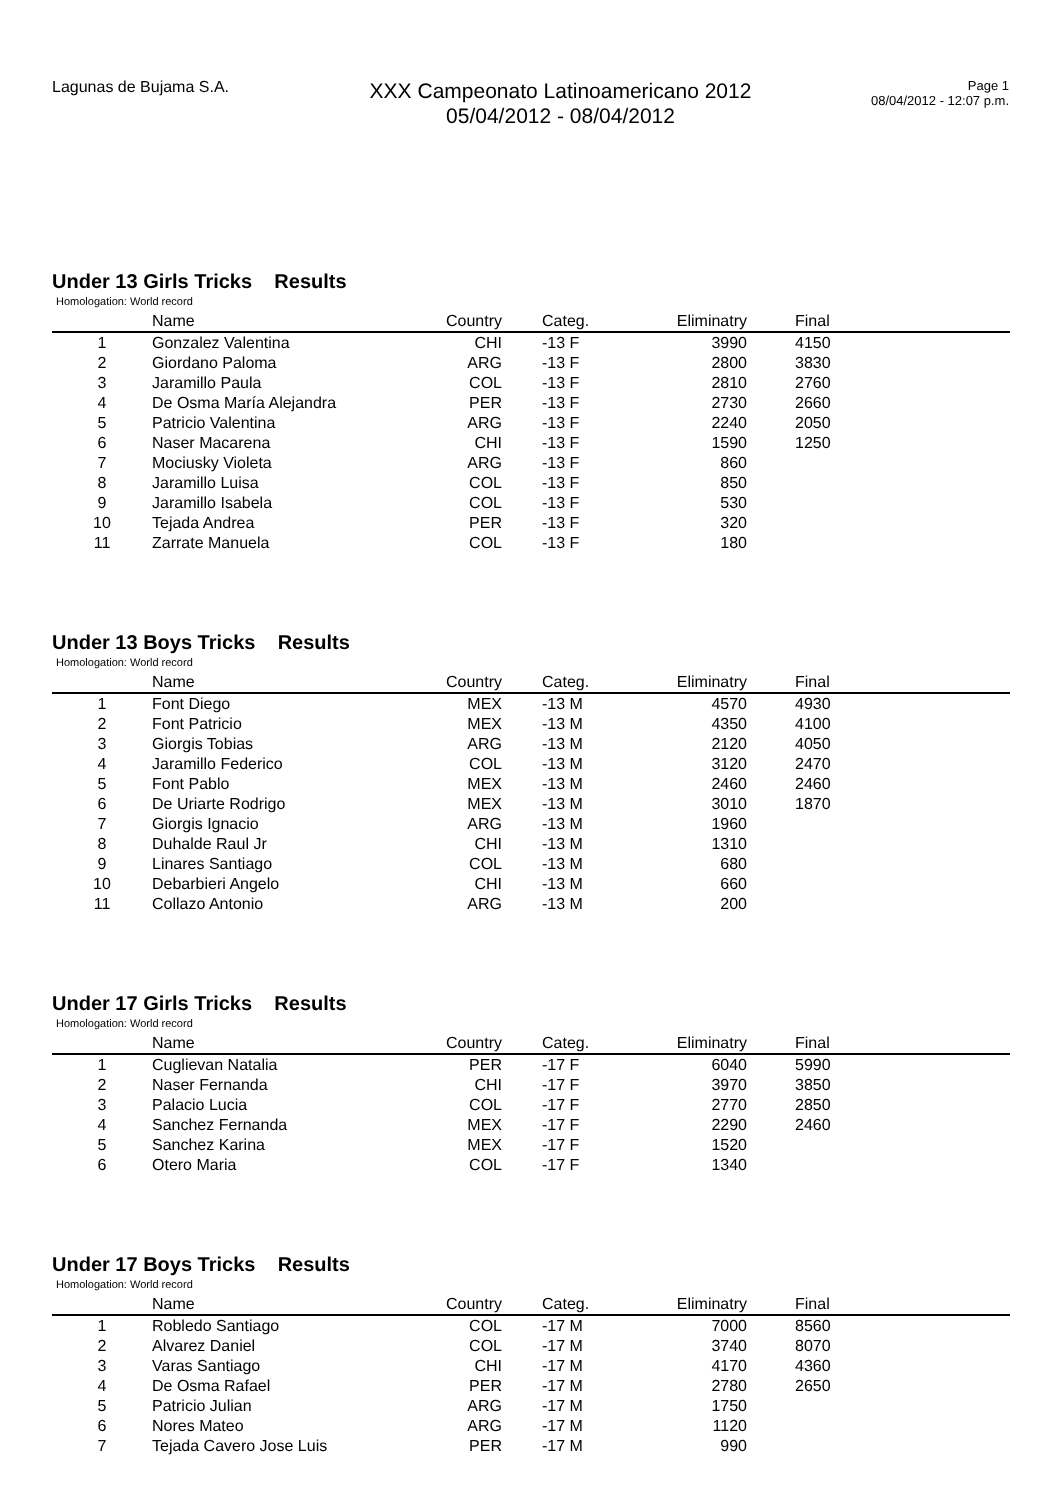Lagunas de Bujama S.A.
XXX Campeonato Latinoamericano 2012
05/04/2012 - 08/04/2012
Page 1
08/04/2012 - 12:07 p.m.
Under 13 Girls Tricks Results
Homologation: World record
| | Name | Country | Categ. | Eliminatry | Final | |
| --- | --- | --- | --- | --- | --- | --- |
| 1 | Gonzalez Valentina | CHI | -13 F | 3990 | 4150 | |
| 2 | Giordano Paloma | ARG | -13 F | 2800 | 3830 | |
| 3 | Jaramillo Paula | COL | -13 F | 2810 | 2760 | |
| 4 | De Osma María Alejandra | PER | -13 F | 2730 | 2660 | |
| 5 | Patricio Valentina | ARG | -13 F | 2240 | 2050 | |
| 6 | Naser Macarena | CHI | -13 F | 1590 | 1250 | |
| 7 | Mociusky Violeta | ARG | -13 F | 860 | | |
| 8 | Jaramillo Luisa | COL | -13 F | 850 | | |
| 9 | Jaramillo Isabela | COL | -13 F | 530 | | |
| 10 | Tejada Andrea | PER | -13 F | 320 | | |
| 11 | Zarrate Manuela | COL | -13 F | 180 | | |
Under 13 Boys Tricks Results
Homologation: World record
| | Name | Country | Categ. | Eliminatry | Final | |
| --- | --- | --- | --- | --- | --- | --- |
| 1 | Font Diego | MEX | -13 M | 4570 | 4930 | |
| 2 | Font Patricio | MEX | -13 M | 4350 | 4100 | |
| 3 | Giorgis Tobias | ARG | -13 M | 2120 | 4050 | |
| 4 | Jaramillo Federico | COL | -13 M | 3120 | 2470 | |
| 5 | Font Pablo | MEX | -13 M | 2460 | 2460 | |
| 6 | De Uriarte Rodrigo | MEX | -13 M | 3010 | 1870 | |
| 7 | Giorgis Ignacio | ARG | -13 M | 1960 | | |
| 8 | Duhalde Raul Jr | CHI | -13 M | 1310 | | |
| 9 | Linares Santiago | COL | -13 M | 680 | | |
| 10 | Debarbieri Angelo | CHI | -13 M | 660 | | |
| 11 | Collazo Antonio | ARG | -13 M | 200 | | |
Under 17 Girls Tricks Results
Homologation: World record
| | Name | Country | Categ. | Eliminatry | Final | |
| --- | --- | --- | --- | --- | --- | --- |
| 1 | Cuglievan Natalia | PER | -17 F | 6040 | 5990 | |
| 2 | Naser Fernanda | CHI | -17 F | 3970 | 3850 | |
| 3 | Palacio Lucia | COL | -17 F | 2770 | 2850 | |
| 4 | Sanchez Fernanda | MEX | -17 F | 2290 | 2460 | |
| 5 | Sanchez Karina | MEX | -17 F | 1520 | | |
| 6 | Otero Maria | COL | -17 F | 1340 | | |
Under 17 Boys Tricks Results
Homologation: World record
| | Name | Country | Categ. | Eliminatry | Final | |
| --- | --- | --- | --- | --- | --- | --- |
| 1 | Robledo Santiago | COL | -17 M | 7000 | 8560 | |
| 2 | Alvarez Daniel | COL | -17 M | 3740 | 8070 | |
| 3 | Varas Santiago | CHI | -17 M | 4170 | 4360 | |
| 4 | De Osma Rafael | PER | -17 M | 2780 | 2650 | |
| 5 | Patricio Julian | ARG | -17 M | 1750 | | |
| 6 | Nores Mateo | ARG | -17 M | 1120 | | |
| 7 | Tejada Cavero Jose Luis | PER | -17 M | 990 | | |